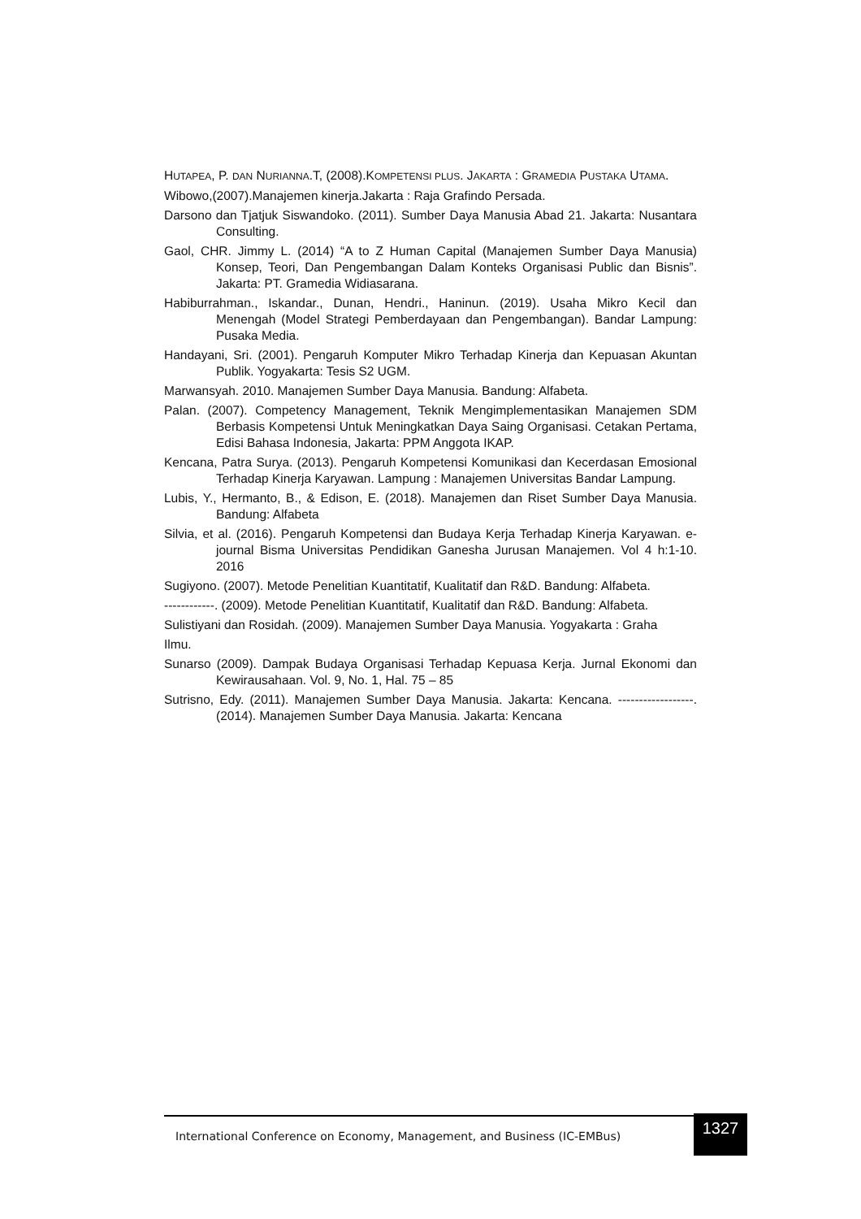HUTAPEA, P. DAN NURIANNA.T, (2008).KOMPETENSI PLUS. JAKARTA : GRAMEDIA PUSTAKA UTAMA.
Wibowo,(2007).Manajemen kinerja.Jakarta : Raja Grafindo Persada.
Darsono dan Tjatjuk Siswandoko. (2011). Sumber Daya Manusia Abad 21. Jakarta: Nusantara Consulting.
Gaol, CHR. Jimmy L. (2014) “A to Z Human Capital (Manajemen Sumber Daya Manusia) Konsep, Teori, Dan Pengembangan Dalam Konteks Organisasi Public dan Bisnis”. Jakarta: PT. Gramedia Widiasarana.
Habiburrahman., Iskandar., Dunan, Hendri., Haninun. (2019). Usaha Mikro Kecil dan Menengah (Model Strategi Pemberdayaan dan Pengembangan). Bandar Lampung: Pusaka Media.
Handayani, Sri. (2001). Pengaruh Komputer Mikro Terhadap Kinerja dan Kepuasan Akuntan Publik. Yogyakarta: Tesis S2 UGM.
Marwansyah. 2010. Manajemen Sumber Daya Manusia. Bandung: Alfabeta.
Palan. (2007). Competency Management, Teknik Mengimplementasikan Manajemen SDM Berbasis Kompetensi Untuk Meningkatkan Daya Saing Organisasi. Cetakan Pertama, Edisi Bahasa Indonesia, Jakarta: PPM Anggota IKAP.
Kencana, Patra Surya. (2013). Pengaruh Kompetensi Komunikasi dan Kecerdasan Emosional Terhadap Kinerja Karyawan. Lampung : Manajemen Universitas Bandar Lampung.
Lubis, Y., Hermanto, B., & Edison, E. (2018). Manajemen dan Riset Sumber Daya Manusia. Bandung: Alfabeta
Silvia, et al. (2016). Pengaruh Kompetensi dan Budaya Kerja Terhadap Kinerja Karyawan. e- journal Bisma Universitas Pendidikan Ganesha Jurusan Manajemen. Vol 4 h:1-10. 2016
Sugiyono. (2007). Metode Penelitian Kuantitatif, Kualitatif dan R&D. Bandung: Alfabeta.
------------. (2009). Metode Penelitian Kuantitatif, Kualitatif dan R&D. Bandung: Alfabeta.
Sulistiyani dan Rosidah. (2009). Manajemen Sumber Daya Manusia. Yogyakarta : Graha
Ilmu.
Sunarso (2009). Dampak Budaya Organisasi Terhadap Kepuasa Kerja. Jurnal Ekonomi dan Kewirausahaan. Vol. 9, No. 1, Hal. 75 – 85
Sutrisno, Edy. (2011). Manajemen Sumber Daya Manusia. Jakarta: Kencana. ------------------. (2014). Manajemen Sumber Daya Manusia. Jakarta: Kencana
International Conference on Economy, Management, and Business (IC-EMBus)
1327